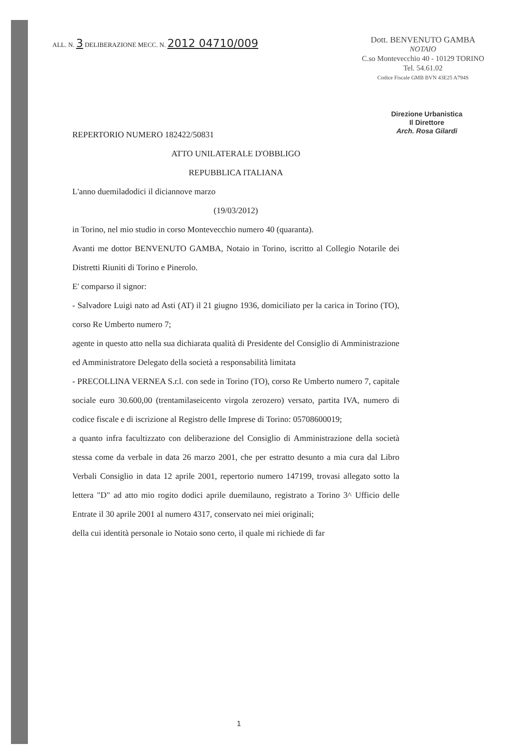ALL. N. 3 DELIBERAZIONE MECC. N. 2012 04710/009
Dott. BENVENUTO GAMBA
NOTAIO
C.so Montevecchio 40 - 10129 TORINO
Tel. 54.61.02
Codice Fiscale GMB BVN 43E25 A794S
Direzione Urbanistica
Il Direttore
Arch. Rosa Gilardi
REPERTORIO NUMERO 182422/50831
ATTO UNILATERALE D'OBBLIGO
REPUBBLICA ITALIANA
L'anno duemiladodici il diciannove marzo
(19/03/2012)
in Torino, nel mio studio in corso Montevecchio numero 40 (quaranta).
Avanti me dottor BENVENUTO GAMBA, Notaio in Torino, iscritto al Collegio Notarile dei Distretti Riuniti di Torino e Pinerolo.
E' comparso il signor:
- Salvadore Luigi nato ad Asti (AT) il 21 giugno 1936, domiciliato per la carica in Torino (TO), corso Re Umberto numero 7;
agente in questo atto nella sua dichiarata qualità di Presidente del Consiglio di Amministrazione ed Amministratore Delegato della società a responsabilità limitata
- PRECOLLINA VERNEA S.r.l. con sede in Torino (TO), corso Re Umberto numero 7, capitale sociale euro 30.600,00 (trentamilaseicento virgola zerozero) versato, partita IVA, numero di codice fiscale e di iscrizione al Registro delle Imprese di Torino: 05708600019;
a quanto infra facultizzato con deliberazione del Consiglio di Amministrazione della società stessa come da verbale in data 26 marzo 2001, che per estratto desunto a mia cura dal Libro Verbali Consiglio in data 12 aprile 2001, repertorio numero 147199, trovasi allegato sotto la lettera "D" ad atto mio rogito dodici aprile duemilauno, registrato a Torino 3^ Ufficio delle Entrate il 30 aprile 2001 al numero 4317, conservato nei miei originali;
della cui identità personale io Notaio sono certo, il quale mi richiede di far
1